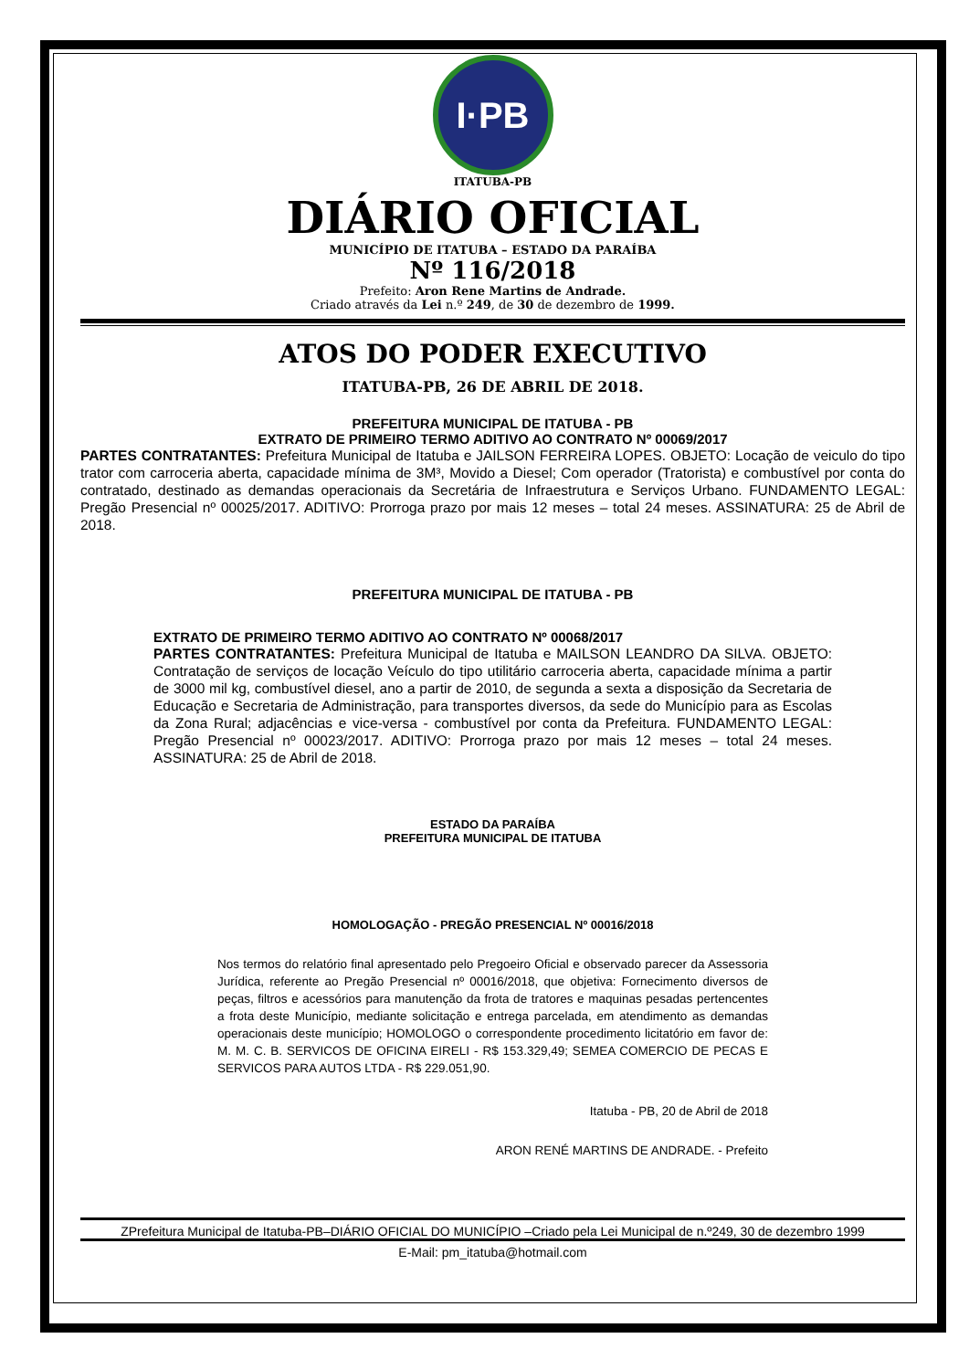I·PB
ITATUBA-PB
DIÁRIO OFICIAL
MUNICÍPIO DE ITATUBA – ESTADO DA PARAÍBA
Nº 116/2018
Prefeito: Aron Rene Martins de Andrade.
Criado através da Lei n.º 249, de 30 de dezembro de 1999.
ATOS DO PODER EXECUTIVO
ITATUBA-PB, 26 DE ABRIL DE 2018.
PREFEITURA MUNICIPAL DE ITATUBA - PB
EXTRATO DE PRIMEIRO TERMO ADITIVO AO CONTRATO Nº 00069/2017
PARTES CONTRATANTES: Prefeitura Municipal de Itatuba e JAILSON FERREIRA LOPES. OBJETO: Locação de veiculo do tipo trator com carroceria aberta, capacidade mínima de 3M³, Movido a Diesel; Com operador (Tratorista) e combustível por conta do contratado, destinado as demandas operacionais da Secretária de Infraestrutura e Serviços Urbano. FUNDAMENTO LEGAL: Pregão Presencial nº 00025/2017. ADITIVO: Prorroga prazo por mais 12 meses – total 24 meses. ASSINATURA: 25 de Abril de 2018.
PREFEITURA MUNICIPAL DE ITATUBA - PB
EXTRATO DE PRIMEIRO TERMO ADITIVO AO CONTRATO Nº 00068/2017
PARTES CONTRATANTES: Prefeitura Municipal de Itatuba e MAILSON LEANDRO DA SILVA. OBJETO: Contratação de serviços de locação Veículo do tipo utilitário carroceria aberta, capacidade mínima a partir de 3000 mil kg, combustível diesel, ano a partir de 2010, de segunda a sexta a disposição da Secretaria de Educação e Secretaria de Administração, para transportes diversos, da sede do Município para as Escolas da Zona Rural; adjacências e vice-versa - combustível por conta da Prefeitura. FUNDAMENTO LEGAL: Pregão Presencial nº 00023/2017. ADITIVO: Prorroga prazo por mais 12 meses – total 24 meses. ASSINATURA: 25 de Abril de 2018.
ESTADO DA PARAÍBA
PREFEITURA MUNICIPAL DE ITATUBA
HOMOLOGAÇÃO - PREGÃO PRESENCIAL Nº 00016/2018
Nos termos do relatório final apresentado pelo Pregoeiro Oficial e observado parecer da Assessoria Jurídica, referente ao Pregão Presencial nº 00016/2018, que objetiva: Fornecimento diversos de peças, filtros e acessórios para manutenção da frota de tratores e maquinas pesadas pertencentes a frota deste Município, mediante solicitação e entrega parcelada, em atendimento as demandas operacionais deste município; HOMOLOGO o correspondente procedimento licitatório em favor de: M. M. C. B. SERVICOS DE OFICINA EIRELI - R$ 153.329,49; SEMEA COMERCIO DE PECAS E SERVICOS PARA AUTOS LTDA - R$ 229.051,90.
Itatuba - PB, 20 de Abril de 2018
ARON RENÉ MARTINS DE ANDRADE. - Prefeito
ZPrefeitura Municipal de Itatuba-PB–DIÁRIO OFICIAL DO MUNICÍPIO –Criado pela Lei Municipal de n.º249, 30 de dezembro 1999
E-Mail: pm_itatuba@hotmail.com